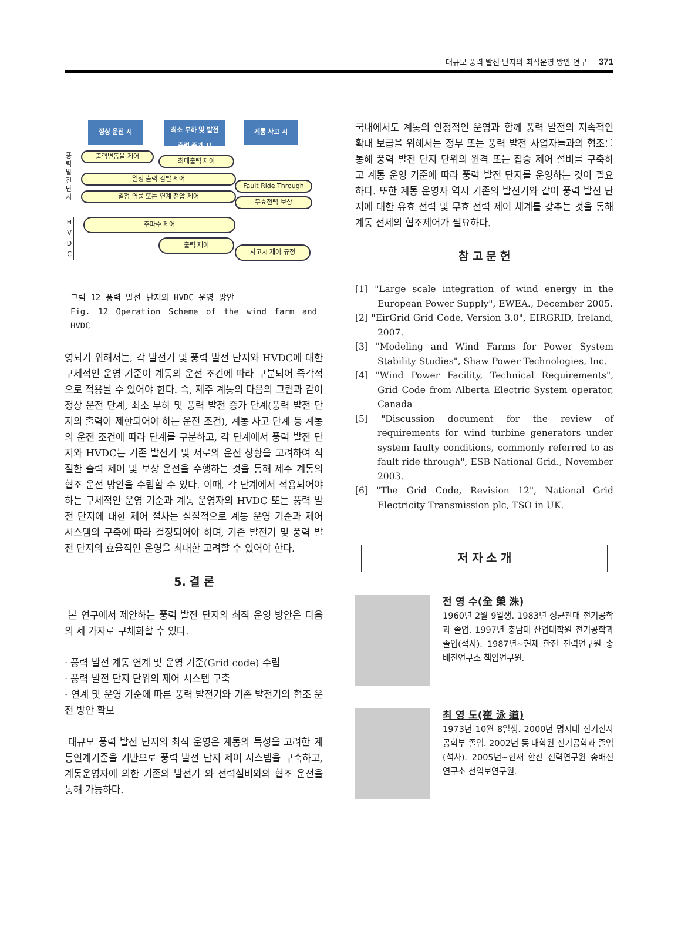대규모 풍력 발전 단지의 최적운영 방안 연구 371
정상 운전 시
최소 부하 및 발전 출력 증가 시
계통 사고 시
풍력발전단지
H V D C
출력변동율 제어
최대출력 제어
일정 출력 감발 제어
Fault Ride Through
일정 역률 또는 연계 전압 제어
무효전력 보상
주파수 제어
출력 제어
사고시 제어 규정
그림 12 풍력 발전 단지와 HVDC 운영 방안
Fig. 12 Operation Scheme of the wind farm and HVDC
영되기 위해서는, 각 발전기 및 풍력 발전 단지와 HVDC에 대한 구체적인 운영 기준이 계통의 운전 조건에 따라 구분되어 즉각적으로 적용될 수 있어야 한다. 즉, 제주 계통의 다음의 그림과 같이 정상 운전 단계, 최소 부하 및 풍력 발전 증가 단계(풍력 발전 단지의 출력이 제한되어야 하는 운전 조건), 계통 사고 단계 등 계통의 운전 조건에 따라 단계를 구분하고, 각 단계에서 풍력 발전 단지와 HVDC는 기존 발전기 및 서로의 운전 상황을 고려하여 적절한 출력 제어 및 보상 운전을 수행하는 것을 통해 제주 계통의 협조 운전 방안을 수립할 수 있다. 이때, 각 단계에서 적용되어야 하는 구체적인 운영 기준과 계통 운영자의 HVDC 또는 풍력 발전 단지에 대한 제어 절차는 실질적으로 계통 운영 기준과 제어 시스템의 구축에 따라 결정되어야 하며, 기존 발전기 및 풍력 발전 단지의 효율적인 운영을 최대한 고려할 수 있어야 한다.
5. 결 론
본 연구에서 제안하는 풍력 발전 단지의 최적 운영 방안은 다음의 세 가지로 구체화할 수 있다.
· 풍력 발전 계통 연계 및 운영 기준(Grid code) 수립
· 풍력 발전 단지 단위의 제어 시스템 구축
· 연계 및 운영 기준에 따른 풍력 발전기와 기존 발전기의 협조 운전 방안 확보
대규모 풍력 발전 단지의 최적 운영은 계통의 특성을 고려한 계통연계기준을 기반으로 풍력 발전 단지 제어 시스템을 구축하고, 계통운영자에 의한 기존의 발전기 와 전력설비와의 협조 운전을 통해 가능하다.
국내에서도 계통의 안정적인 운영과 함께 풍력 발전의 지속적인 확대 보급을 위해서는 정부 또는 풍력 발전 사업자들과의 협조를 통해 풍력 발전 단지 단위의 원격 또는 집중 제어 설비를 구축하고 계통 운영 기준에 따라 풍력 발전 단지를 운영하는 것이 필요하다. 또한 계통 운영자 역시 기존의 발전기와 같이 풍력 발전 단지에 대한 유효 전력 및 무효 전력 제어 체계를 갖추는 것을 통해 계통 전체의 협조제어가 필요하다.
참 고 문 헌
[1] "Large scale integration of wind energy in the European Power Supply", EWEA., December 2005.
[2] "EirGrid Grid Code, Version 3.0", EIRGRID, Ireland, 2007.
[3] "Modeling and Wind Farms for Power System Stability Studies", Shaw Power Technologies, Inc.
[4] "Wind Power Facility, Technical Requirements", Grid Code from Alberta Electric System operator, Canada
[5] "Discussion document for the review of requirements for wind turbine generators under system faulty conditions, commonly referred to as fault ride through", ESB National Grid., November 2003.
[6] "The Grid Code, Revision 12", National Grid Electricity Transmission plc, TSO in UK.
저 자 소 개
전 영 수(全 榮 洙)
1960년 2월 9일생. 1983년 성균관대 전기공학과 졸업. 1997년 충남대 산업대학원 전기공학과 졸업(석사). 1987년~현재 한전 전력연구원 송배전연구소 책임연구원.
최 영 도(崔 泳 道)
1973년 10월 8일생. 2000년 명지대 전기전자공학부 졸업. 2002년 동 대학원 전기공학과 졸업(석사). 2005년~현재 한전 전력연구원 송배전연구소 선임보연구원.